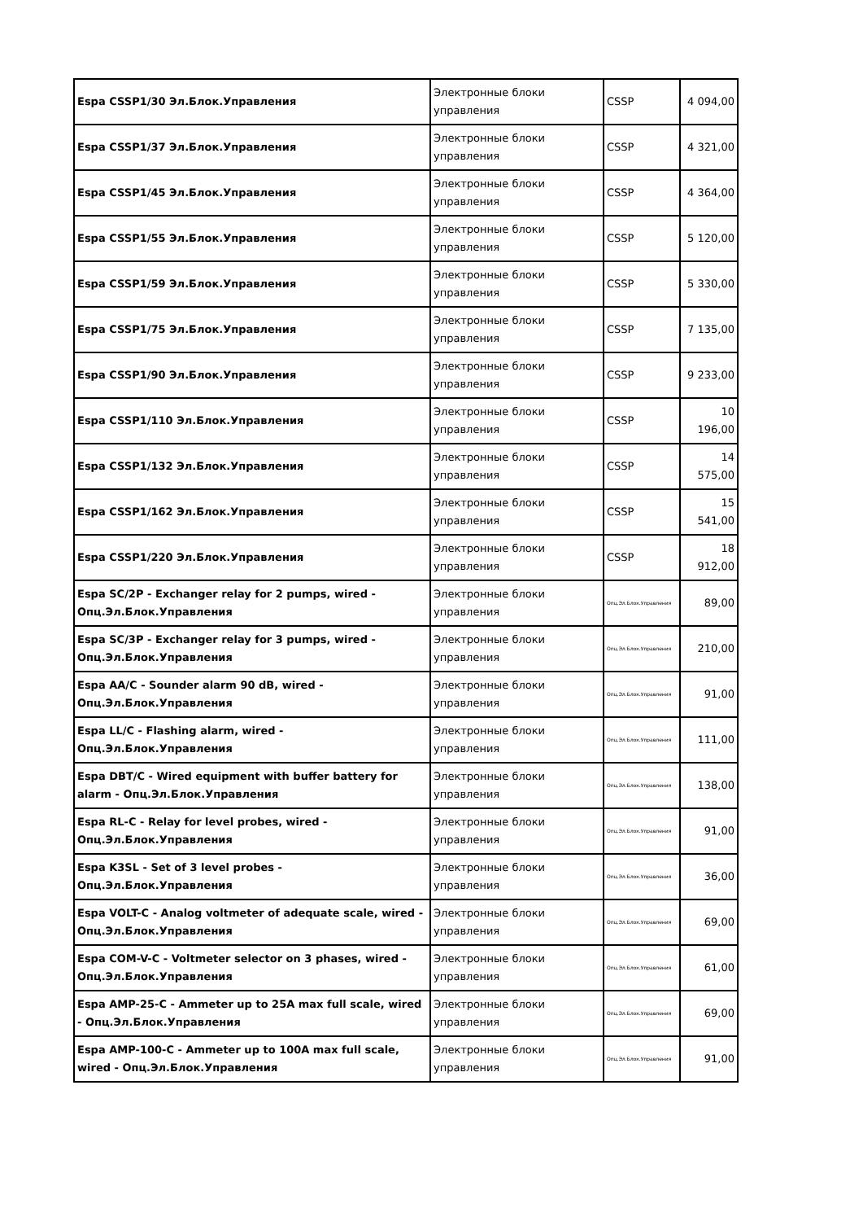| Espa CSSP1/30 Эл.Блок.Управления | Электронные блоки управления | CSSP | 4 094,00 |
| Espa CSSP1/37 Эл.Блок.Управления | Электронные блоки управления | CSSP | 4 321,00 |
| Espa CSSP1/45 Эл.Блок.Управления | Электронные блоки управления | CSSP | 4 364,00 |
| Espa CSSP1/55 Эл.Блок.Управления | Электронные блоки управления | CSSP | 5 120,00 |
| Espa CSSP1/59 Эл.Блок.Управления | Электронные блоки управления | CSSP | 5 330,00 |
| Espa CSSP1/75 Эл.Блок.Управления | Электронные блоки управления | CSSP | 7 135,00 |
| Espa CSSP1/90 Эл.Блок.Управления | Электронные блоки управления | CSSP | 9 233,00 |
| Espa CSSP1/110 Эл.Блок.Управления | Электронные блоки управления | CSSP | 10 196,00 |
| Espa CSSP1/132 Эл.Блок.Управления | Электронные блоки управления | CSSP | 14 575,00 |
| Espa CSSP1/162 Эл.Блок.Управления | Электронные блоки управления | CSSP | 15 541,00 |
| Espa CSSP1/220 Эл.Блок.Управления | Электронные блоки управления | CSSP | 18 912,00 |
| Espa SC/2P - Exchanger relay for 2 pumps, wired - Опц.Эл.Блок.Управления | Электронные блоки управления | Опц.Эл.Блок.Управления | 89,00 |
| Espa SC/3P - Exchanger relay for 3 pumps, wired - Опц.Эл.Блок.Управления | Электронные блоки управления | Опц.Эл.Блок.Управления | 210,00 |
| Espa AA/C - Sounder alarm 90 dB, wired - Опц.Эл.Блок.Управления | Электронные блоки управления | Опц.Эл.Блок.Управления | 91,00 |
| Espa LL/C - Flashing alarm, wired - Опц.Эл.Блок.Управления | Электронные блоки управления | Опц.Эл.Блок.Управления | 111,00 |
| Espa DBT/C - Wired equipment with buffer battery for alarm - Опц.Эл.Блок.Управления | Электронные блоки управления | Опц.Эл.Блок.Управления | 138,00 |
| Espa RL-C - Relay for level probes, wired - Опц.Эл.Блок.Управления | Электронные блоки управления | Опц.Эл.Блок.Управления | 91,00 |
| Espa K3SL - Set of 3 level probes - Опц.Эл.Блок.Управления | Электронные блоки управления | Опц.Эл.Блок.Управления | 36,00 |
| Espa VOLT-C - Analog voltmeter of adequate scale, wired - Опц.Эл.Блок.Управления | Электронные блоки управления | Опц.Эл.Блок.Управления | 69,00 |
| Espa COM-V-C - Voltmeter selector on 3 phases, wired - Опц.Эл.Блок.Управления | Электронные блоки управления | Опц.Эл.Блок.Управления | 61,00 |
| Espa AMP-25-C - Ammeter up to 25A max full scale, wired - Опц.Эл.Блок.Управления | Электронные блоки управления | Опц.Эл.Блок.Управления | 69,00 |
| Espa AMP-100-C - Ammeter up to 100A max full scale, wired - Опц.Эл.Блок.Управления | Электронные блоки управления | Опц.Эл.Блок.Управления | 91,00 |